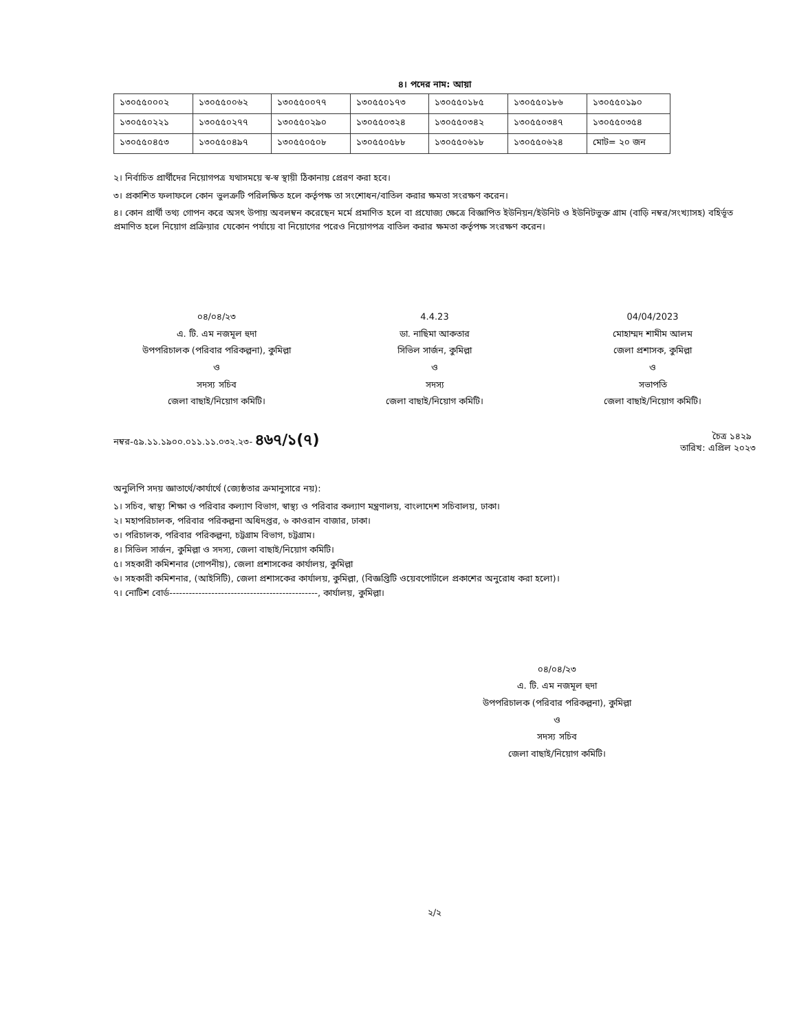৪। পদের নাম: আয়া
| ১৩০৫৫০০০২ | ১৩০৫৫০০৬২ | ১৩০৫৫০০৭৭ | ১৩০৫৫০১৭৩ | ১৩০৫৫০১৮৫ | ১৩০৫৫০১৮৬ | ১৩০৫৫০১৯০ |
| ১৩০৫৫০২২১ | ১৩০৫৫০২৭৭ | ১৩০৫৫০২৯০ | ১৩০৫৫০৩২৪ | ১৩০৫৫০৩৪২ | ১৩০৫৫০৩৪৭ | ১৩০৫৫০৩৫৪ |
| ১৩০৫৫০৪৫৩ | ১৩০৫৫০৪৯৭ | ১৩০৫৫০৫০৮ | ১৩০৫৫০৫৮৮ | ১৩০৫৫০৬১৮ | ১৩০৫৫০৬২৪ | মোট= ২০ জন |
২। নির্বাচিত প্রার্থীদের নিয়োগপত্র যথাসময়ে স্ব-স্ব স্থায়ী ঠিকানায় প্রেরণ করা হবে।
৩। প্রকাশিত ফলাফলে কোন ভুলত্রুটি পরিলক্ষিত হলে কর্তৃপক্ষ তা সংশোধন/বাতিল করার ক্ষমতা সংরক্ষণ করেন।
৪। কোন প্রার্থী তথ্য গোপন করে অসৎ উপায় অবলম্বন করেছেন মর্মে প্রমাণিত হলে বা প্রযোজ্য ক্ষেত্রে বিজ্ঞাপিত ইউনিয়ন/ইউনিট ও ইউনিটভুক্ত গ্রাম (বাড়ি নম্বর/সংখ্যাসহ) বহির্ভূত প্রমাণিত হলে নিয়োগ প্রক্রিয়ার যেকোন পর্যায়ে বা নিয়োগের পরেও নিয়োগপত্র বাতিল করার ক্ষমতা কর্তৃপক্ষ সংরক্ষণ করেন।
০৪/০৪/২৩
এ. টি. এম নজমূল হুদা
উপপরিচালক (পরিবার পরিকল্পনা), কুমিল্লা
ও
সদস্য সচিব
জেলা বাছাই/নিয়োগ কমিটি।
4.4.23
ডা. নাছিমা আকতার
সিভিল সার্জন, কুমিল্লা
ও
সদস্য
জেলা বাছাই/নিয়োগ কমিটি।
04/04/2023
মোহাম্মদ শামীম আলম
জেলা প্রশাসক, কুমিল্লা
ও
সভাপতি
জেলা বাছাই/নিয়োগ কমিটি।
নম্বর-৫৯.১১.১৯০০.০১১.১১.০৩২.২৩- ৪৬৭/১(৭) তারিখ: চৈত্র ১৪২৯
এপ্রিল ২০২৩
অনুলিপি সদয় জ্ঞাতার্থে/কার্যার্থে (জ্যেষ্ঠতার ক্রমানুসারে নয়):
১। সচিব, স্বাস্থ্য শিক্ষা ও পরিবার কল্যাণ বিভাগ, স্বাস্থ্য ও পরিবার কল্যাণ মন্ত্রণালয়, বাংলাদেশ সচিবালয়, ঢাকা।
২। মহাপরিচালক, পরিবার পরিকল্পনা অধিদপ্তর, ৬ কাওরান বাজার, ঢাকা।
৩। পরিচালক, পরিবার পরিকল্পনা, চট্টগ্রাম বিভাগ, চট্টগ্রাম।
৪। সিভিল সার্জন, কুমিল্লা ও সদস্য, জেলা বাছাই/নিয়োগ কমিটি।
৫। সহকারী কমিশনার (গোপনীয়), জেলা প্রশাসকের কার্যালয়, কুমিল্লা
৬। সহকারী কমিশনার, (আইসিটি), জেলা প্রশাসকের কার্যালয়, কুমিল্লা, (বিজ্ঞপ্তিটি ওয়েবপোর্টালে প্রকাশের অনুরোধ করা হলো)।
৭। নোটিশ বোর্ড----------------------------------------------, কার্যালয়, কুমিল্লা।
০৪/০৪/২৩
এ. টি. এম নজমূল হুদা
উপপরিচালক (পরিবার পরিকল্পনা), কুমিল্লা
ও
সদস্য সচিব
জেলা বাছাই/নিয়োগ কমিটি।
২/২